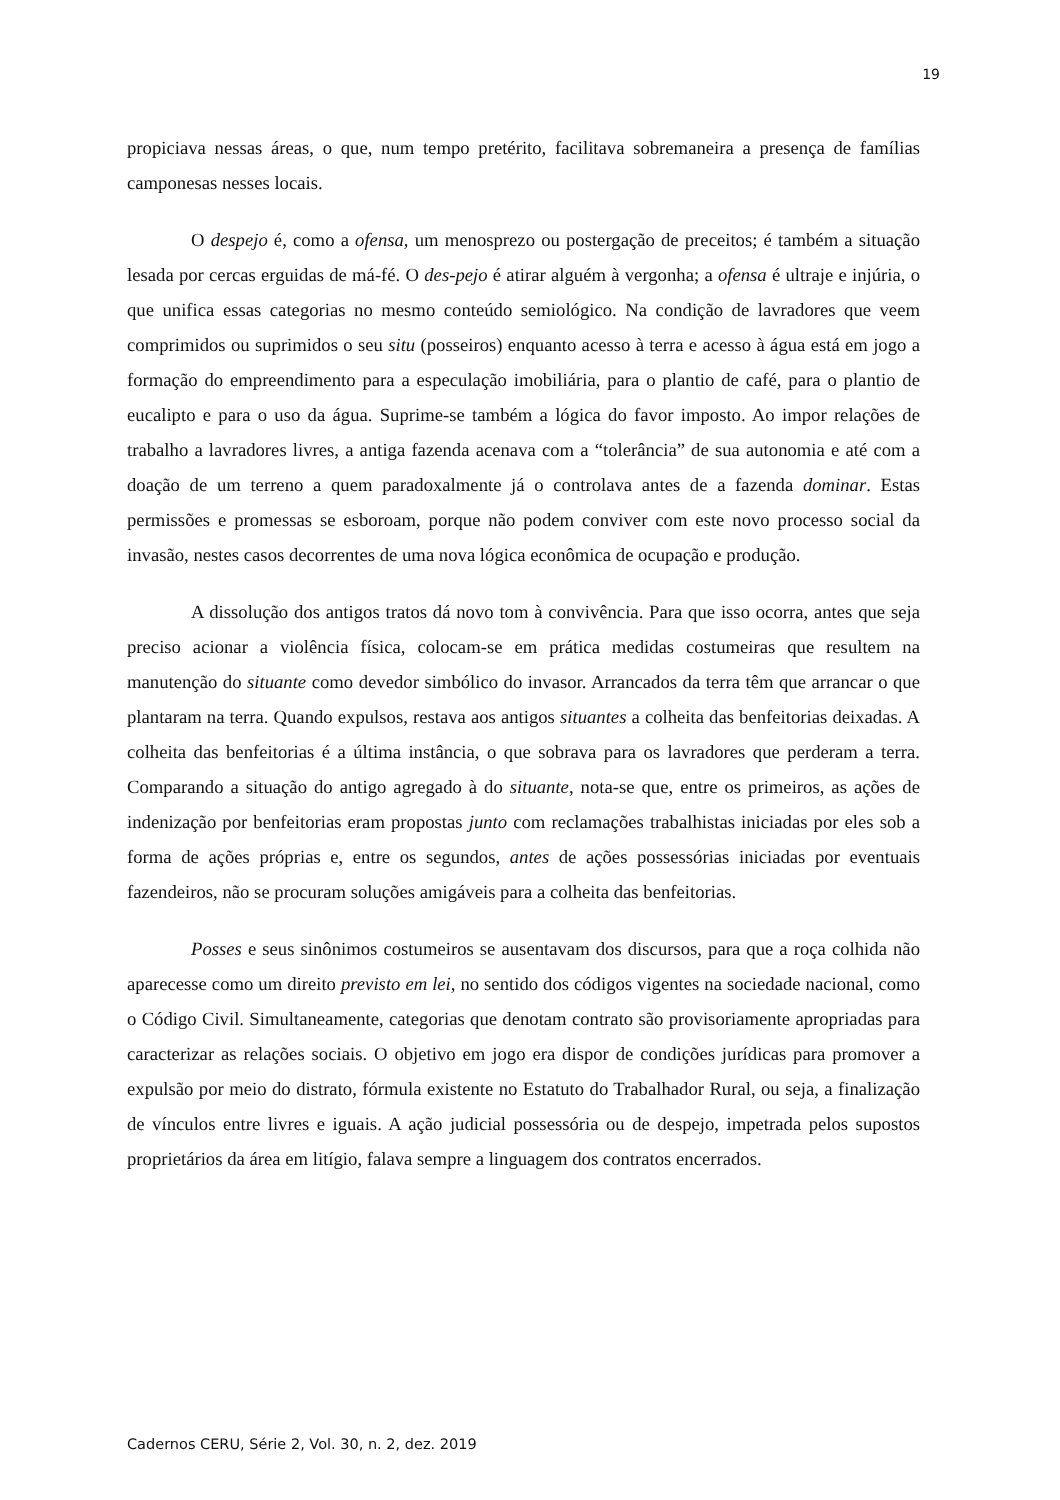19
propiciava nessas áreas, o que, num tempo pretérito, facilitava sobremaneira a presença de famílias camponesas nesses locais.
O despejo é, como a ofensa, um menosprezo ou postergação de preceitos; é também a situação lesada por cercas erguidas de má-fé. O des-pejo é atirar alguém à vergonha; a ofensa é ultraje e injúria, o que unifica essas categorias no mesmo conteúdo semiológico. Na condição de lavradores que veem comprimidos ou suprimidos o seu situ (posseiros) enquanto acesso à terra e acesso à água está em jogo a formação do empreendimento para a especulação imobiliária, para o plantio de café, para o plantio de eucalipto e para o uso da água. Suprime-se também a lógica do favor imposto. Ao impor relações de trabalho a lavradores livres, a antiga fazenda acenava com a “tolerância” de sua autonomia e até com a doação de um terreno a quem paradoxalmente já o controlava antes de a fazenda dominar. Estas permissões e promessas se esboroam, porque não podem conviver com este novo processo social da invasão, nestes casos decorrentes de uma nova lógica econômica de ocupação e produção.
A dissolução dos antigos tratos dá novo tom à convivência. Para que isso ocorra, antes que seja preciso acionar a violência física, colocam-se em prática medidas costumeiras que resultem na manutenção do situante como devedor simbólico do invasor. Arrancados da terra têm que arrancar o que plantaram na terra. Quando expulsos, restava aos antigos situantes a colheita das benfeitorias deixadas. A colheita das benfeitorias é a última instância, o que sobrava para os lavradores que perderam a terra. Comparando a situação do antigo agregado à do situante, nota-se que, entre os primeiros, as ações de indenização por benfeitorias eram propostas junto com reclamações trabalhistas iniciadas por eles sob a forma de ações próprias e, entre os segundos, antes de ações possessórias iniciadas por eventuais fazendeiros, não se procuram soluções amigáveis para a colheita das benfeitorias.
Posses e seus sinônimos costumeiros se ausentavam dos discursos, para que a roça colhida não aparecesse como um direito previsto em lei, no sentido dos códigos vigentes na sociedade nacional, como o Código Civil. Simultaneamente, categorias que denotam contrato são provisoriamente apropriadas para caracterizar as relações sociais. O objetivo em jogo era dispor de condições jurídicas para promover a expulsão por meio do distrato, fórmula existente no Estatuto do Trabalhador Rural, ou seja, a finalização de vínculos entre livres e iguais. A ação judicial possessória ou de despejo, impetrada pelos supostos proprietários da área em litígio, falava sempre a linguagem dos contratos encerrados.
Cadernos CERU, Série 2, Vol. 30, n. 2, dez. 2019